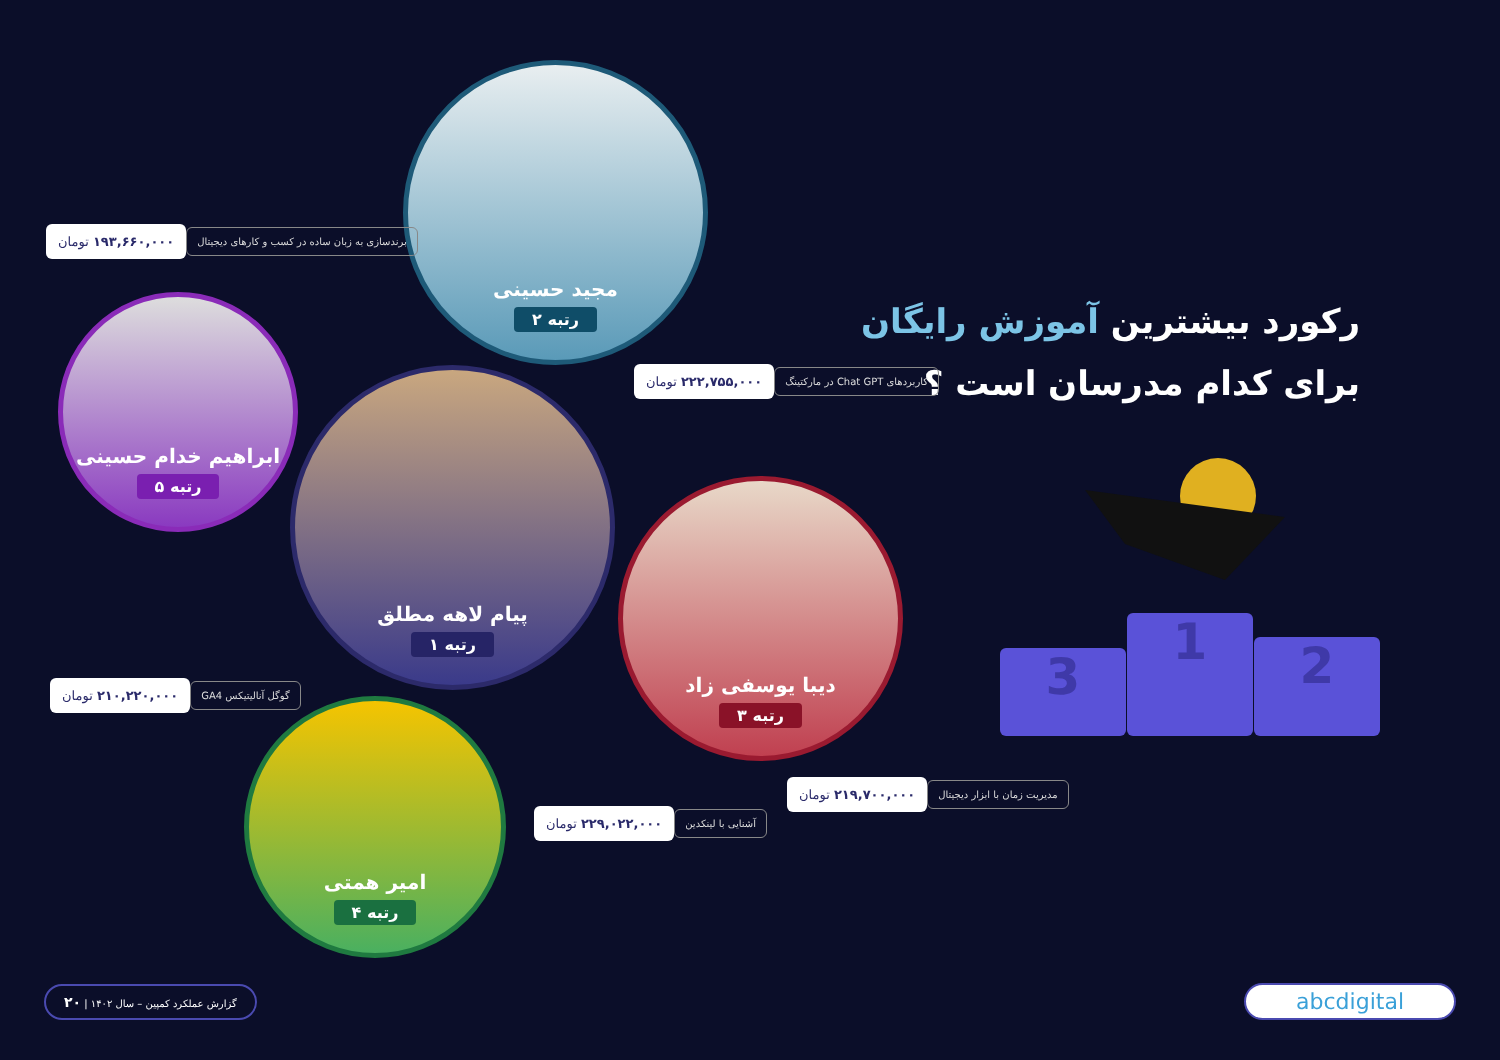رکورد بیشترین آموزش رایگان
برای کدام مدرسان است ؟
مجید حسینی
رتبه ۲
کاربردهای Chat GPT در مارکتینگ ۲۲۲,۷۵۵,۰۰۰ تومان
برندسازی به زبان ساده در کسب و کارهای دیجیتال ۱۹۳,۶۶۰,۰۰۰ تومان
ابراهیم خدام حسینی
رتبه ۵
پیام لاهه مطلق
رتبه ۱
دیبا یوسفی زاد
رتبه ۳
مدیریت زمان با ابزار دیجیتال ۲۱۹,۷۰۰,۰۰۰ تومان
آشنایی با لینکدین ۲۲۹,۰۲۲,۰۰۰ تومان
گوگل آنالیتیکس GA4 ۲۱۰,۲۲۰,۰۰۰ تومان
امیر همتی
رتبه ۴
3
1 2
گزارش عملکرد کمپین – سال ۱۴۰۲ | ۲۰
abcdigital